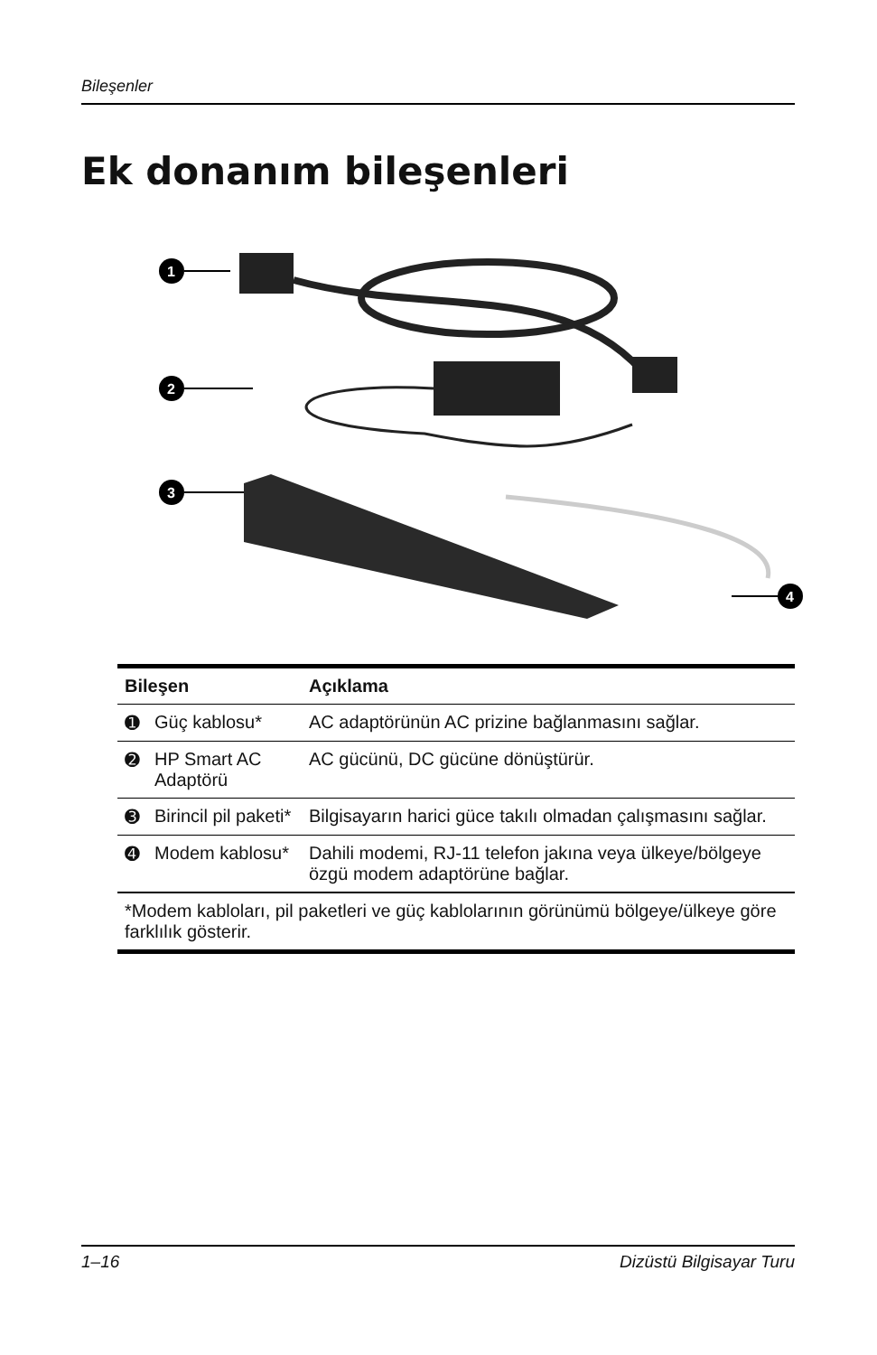Bileşenler
Ek donanım bileşenleri
1
2
3
4
| Bileşen | | Açıklama |
| --- | --- | --- |
| ➊ | Güç kablosu* | AC adaptörünün AC prizine bağlanmasını sağlar. |
| ➋ | HP Smart AC Adaptörü | AC gücünü, DC gücüne dönüştürür. |
| ➌ | Birincil pil paketi* | Bilgisayarın harici güce takılı olmadan çalışmasını sağlar. |
| ➍ | Modem kablosu* | Dahili modemi, RJ-11 telefon jakına veya ülkeye/bölgeye özgü modem adaptörüne bağlar. |
| *Modem kabloları, pil paketleri ve güç kablolarının görünümü bölgeye/ülkeye göre farklılık gösterir. | | |
1–16 Dizüstü Bilgisayar Turu